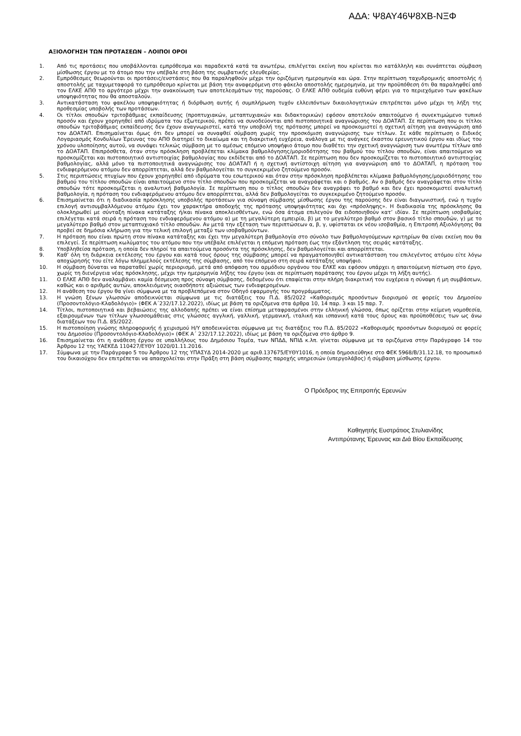ΑΔΑ: Ψ8ΑΥ46Ψ8ΧΒ-ΝΞΦ
ΑΞΙΟΛΟΓΗΣΗ ΤΩΝ ΠΡΟΤΑΣΕΩΝ – ΛΟΙΠΟΙ ΟΡΟΙ
1. Από τις προτάσεις που υποβάλλονται εμπρόθεσμα και παραδεκτά κατά τα ανωτέρω, επιλέγεται εκείνη που κρίνεται πιο κατάλληλη και συνάπτεται σύμβαση μίσθωσης έργου με το άτομο που την υπέβαλε στη βάση της συμβατικής ελευθερίας.
2. Εμπρόθεσμες θεωρούνται οι προτάσεις/ενστάσεις που θα παραληφθούν μέχρι την οριζόμενη ημερομηνία και ώρα. Στην περίπτωση ταχυδρομικής αποστολής ή αποστολής με ταχυμεταφορά το εμπρόθεσμο κρίνεται με βάση την αναφερόμενη στο φάκελο αποστολής ημερομηνία, με την προϋπόθεση ότι θα παραληφθεί από τον ΕΛΚΕ ΑΠΘ το αργότερο μέχρι την ανακοίνωση των αποτελεσμάτων της παρούσας. Ο ΕΛΚΕ ΑΠΘ ουδεμία ευθύνη φέρει για το περιεχόμενο των φακέλων υποψηφιότητας που θα αποσταλούν.
3. Αντικατάσταση του φακέλου υποψηφιότητας ή διόρθωση αυτής ή συμπλήρωση τυχόν ελλειπόντων δικαιολογητικών επιτρέπεται μόνο μέχρι τη λήξη της προθεσμίας υποβολής των προτάσεων.
4. Οι τίτλοι σπουδών τριτοβάθμιας εκπαίδευσης (προπτυχιακών, μεταπτυχιακών και διδακτορικών) εφόσον αποτελούν απαιτούμενο ή συνεκτιμώμενο τυπικό προσόν και έχουν χορηγηθεί από ιδρύματα του εξωτερικού, πρέπει να συνοδεύονται από πιστοποιητικά αναγνώρισης του ΔΟΑΤΑΠ. Σε περίπτωση που οι τίτλοι σπουδών τριτοβάθμιας εκπαίδευσης δεν έχουν αναγνωριστεί, κατά την υποβολή της πρότασης μπορεί να προσκομιστεί η σχετική αίτηση για αναγνώριση από τον ΔΟΑΤΑΠ. Επισημαίνεται όμως ότι δεν μπορεί να συναφθεί σύμβαση χωρίς την προσκόμιση αναγνώρισης των τίτλων. Σε κάθε περίπτωση ο Ειδικός Λογαριασμός Κονδυλίων Έρευνας του ΑΠΘ διατηρεί το δικαίωμα και τη διακριτική ευχέρεια, ανάλογα με τις ανάγκες έκαστου ερευνητικού έργου και ιδίως του χρόνου υλοποίησης αυτού, να συνάψει τελικώς σύμβαση με το αμέσως επόμενο υποψήφιο άτομο που διαθέτει την σχετική αναγνώριση των ανωτέρω τίτλων από το ΔΟΑΤΑΠ. Επιπρόσθετα, όταν στην πρόσκληση προβλέπεται κλίμακα βαθμολόγησης/μοριοδότησης του βαθμού του τίτλου σπουδών, είναι απαιτούμενο να προσκομίζεται και πιστοποιητικό αντιστοιχίας βαθμολογίας που εκδίδεται από το ΔΟΑΤΑΠ. Σε περίπτωση που δεν προσκομίζεται το πιστοποιητικό αντιστοιχίας βαθμολογίας, αλλά μόνο τα πιστοποιητικά αναγνώρισης του ΔΟΑΤΑΠ ή η σχετική αντίστοιχη αίτηση για αναγνώριση από το ΔΟΑΤΑΠ, η πρόταση του ενδιαφερόμενου ατόμου δεν απορρίπτεται, αλλά δεν βαθμολογείται το συγκεκριμένο ζητούμενο προσόν.
5. Στις περιπτώσεις πτυχίων που έχουν χορηγηθεί από ιδρύματα του εσωτερικού και όταν στην πρόσκληση προβλέπεται κλίμακα βαθμολόγησης/μοριοδότησης του βαθμού του τίτλου σπουδών είναι απαιτούμενο στον τίτλο σπουδών που προσκομίζεται να αναγράφεται και ο βαθμός. Αν ο βαθμός δεν αναγράφεται στον τίτλο σπουδών τότε προσκομίζεται η αναλυτική βαθμολογία. Σε περίπτωση που ο τίτλος σπουδών δεν αναγράφει το βαθμό και δεν έχει προσκομιστεί αναλυτική βαθμολογία, η πρόταση του ενδιαφερόμενου ατόμου δεν απορρίπτεται, αλλά δεν βαθμολογείται το συγκεκριμένο ζητούμενο προσόν.
6. Επισημαίνεται ότι η διαδικασία πρόσκλησης υποβολής προτάσεων για σύναψη σύμβασης μίσθωσης έργου της παρούσης δεν είναι διαγωνιστική, ενώ η τυχόν επιλογή αντισυμβαλλόμενου ατόμου έχει τον χαρακτήρα αποδοχής της πρότασης υποψηφιότητας και όχι «πρόσληψης». Η διαδικασία της πρόσκλησης θα ολοκληρωθεί με σύνταξη πίνακα κατάταξης ή/και πίνακα αποκλεισθέντων, ενώ όσα άτομα επιλεγούν θα ειδοποιηθούν κατ’ ιδίαν. Σε περίπτωση ισοβαθμίας επιλέγεται κατά σειρά η πρόταση του ενδιαφερόμενου ατόμου α) με τη μεγαλύτερη εμπειρία, β) με το μεγαλύτερο βαθμό στον βασικό τίτλο σπουδών, γ) με το μεγαλύτερο βαθμό στον μεταπτυχιακό τίτλο σπουδών. Αν μετά την εξέταση των περιπτώσεων α, β, γ, υφίσταται εκ νέου ισοβαθμία, η Επιτροπή Αξιολόγησης θα προβεί σε δημόσια κλήρωση για την τελική επιλογή μεταξύ των ισοβαθμούντων.
7. Η πρόταση που είναι πρώτη στον πίνακα κατάταξης και έχει την μεγαλύτερη βαθμολογία στο σύνολο των βαθμολογούμενων κριτηρίων θα είναι εκείνη που θα επιλεγεί. Σε περίπτωση κωλύματος του ατόμου που την υπέβαλε επιλέγεται η επόμενη πρόταση έως την εξάντληση της σειράς κατάταξης.
8. Υποβληθείσα πρόταση, η οποία δεν πληροί τα απαιτούμενα προσόντα της πρόσκλησης, δεν βαθμολογείται και απορρίπτεται.
9. Καθ’ όλη τη διάρκεια εκτέλεσης του έργου και κατά τους όρους της σύμβασης μπορεί να πραγματοποιηθεί αντικατάσταση του επιλεγέντος ατόμου είτε λόγω αποχώρησής του είτε λόγω πλημμελούς εκτέλεσης της σύμβασης, από τον επόμενο στη σειρά κατάταξης υποψήφιο.
10. Η σύμβαση δύναται να παραταθεί χωρίς περιορισμό, μετά από απόφαση του αρμόδιου οργάνου του ΕΛΚΕ και εφόσον υπάρχει η απαιτούμενη πίστωση στο έργο, χωρίς τη διενέργεια νέας πρόσκλησης, μέχρι την ημερομηνία λήξης του έργου (και σε περίπτωση παράτασης του έργου μέχρι τη λήξη αυτής).
11. Ο ΕΛΚΕ ΑΠΘ δεν αναλαμβάνει καμία δέσμευση προς σύναψη σύμβασης, δεδομένου ότι επαφίεται στην πλήρη διακριτική του ευχέρεια η σύναψη ή μη συμβάσεων, καθώς και ο αριθμός αυτών, αποκλειόμενης οιασδήποτε αξιώσεως των ενδιαφερομένων.
12. Η ανάθεση του έργου θα γίνει σύμφωνα με τα προβλεπόμενα στον Οδηγό εφαρμογής του προγράμματος.
13. Η γνώση ξένων γλωσσών αποδεικνύεται σύμφωνα με τις διατάξεις του Π.Δ. 85/2022 «Καθορισμός προσόντων διορισμού σε φορείς του Δημοσίου (Προσοντολόγιο-Κλαδολόγιο)» (ΦΕΚ Α΄232/17.12.2022), ιδίως με βάση τα οριζόμενα στα άρθρα 10, 14 παρ. 3 και 15 παρ. 7.
14. Τίτλοι, πιστοποιητικά και βεβαιώσεις της αλλοδαπής πρέπει να είναι επίσημα μεταφρασμένοι στην ελληνική γλώσσα, όπως ορίζεται στην κείμενη νομοθεσία, εξαιρουμένων των τίτλων γλωσσομάθειας στις γλώσσες αγγλική, γαλλική, γερμανική, ιταλική και ισπανική κατά τους όρους και προϋποθέσεις των ως άνω διατάξεων του Π.Δ. 85/2022.
15. Η πιστοποίηση γνώσης πληροφορικής ή χειρισμού Η/Υ αποδεικνύεται σύμφωνα με τις διατάξεις του Π.Δ. 85/2022 «Καθορισμός προσόντων διορισμού σε φορείς του Δημοσίου (Προσοντολόγιο-Κλαδολόγιο)» (ΦΕΚ Α΄ 232/17.12.2022), ιδίως με βάση τα οριζόμενα στο άρθρο 9.
16. Επισημαίνεται ότι η ανάθεση έργου σε υπαλλήλους του Δημόσιου Τομέα, των ΝΠΔΔ, ΝΠΙΔ κ.λπ. γίνεται σύμφωνα με τα οριζόμενα στην Παράγραφο 14 του Άρθρου 12 της ΥΑΕΚΕΔ 110427/ΕΥΘΥ 1020/01.11.2016.
17. Σύμφωνα με την Παράγραφο 5 του Άρθρου 12 της ΥΠΑΣΥΔ 2014-2020 με αριθ.137675/ΕΥΘΥ1016, η οποία δημοσιεύθηκε στο ΦΕΚ 5968/Β/31.12.18, το προσωπικό του δικαιούχου δεν επιτρέπεται να απασχολείται στην Πράξη στη βάση σύμβασης παροχής υπηρεσιών (υπεργολάβος) ή σύμβαση μίσθωσης έργου.
Ο Πρόεδρος της Επιτροπής Ερευνών
Καθηγητής Ευστράτιος Στυλιανίδης
Αντιπρύτανης Έρευνας και Διά Βίου Εκπαίδευσης